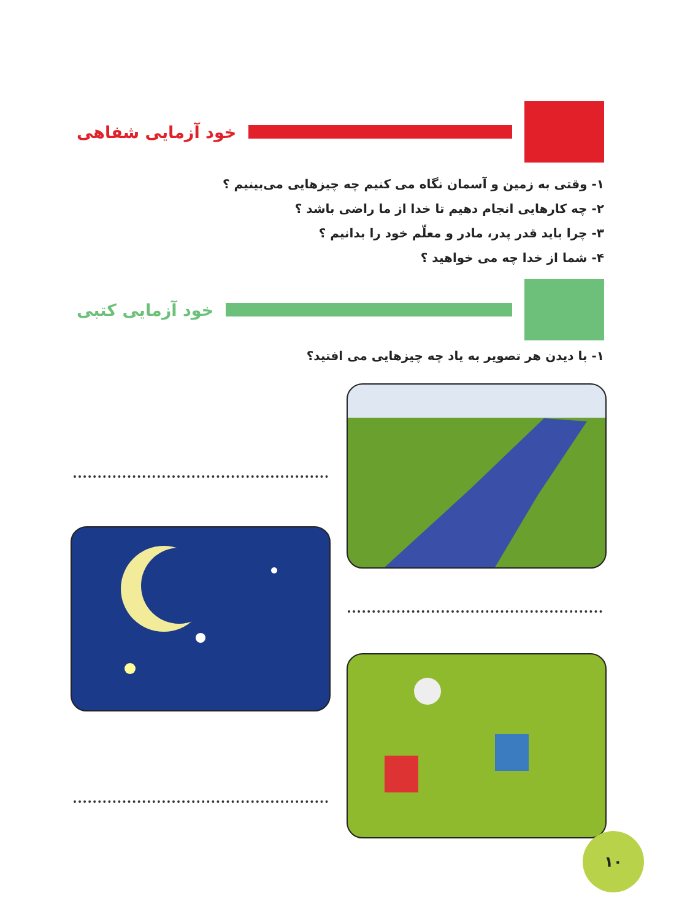خود آزمایی شفاهی
۱- وقتی به زمین و آسمان نگاه می کنیم چه چیزهایی می‌بینیم ؟
۲- چه کارهایی انجام دهیم تا خدا از ما راضی باشد ؟
۳- چرا باید قدر پدر، مادر و معلّم خود را بدانیم ؟
۴- شما از خدا چه می خواهید ؟
خود آزمایی کتبی
۱- با دیدن هر تصویر به یاد چه چیزهایی می افتید؟
۱۰